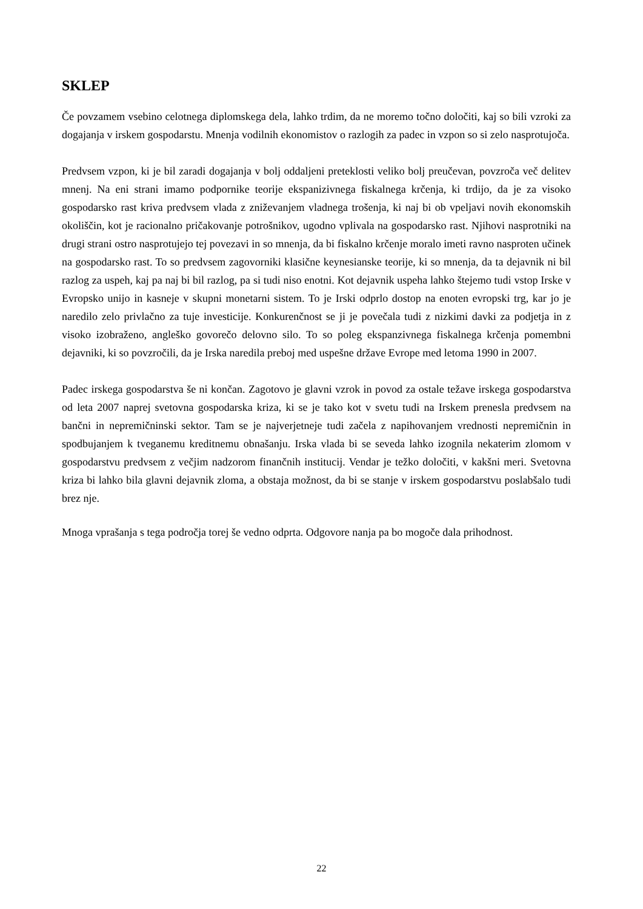SKLEP
Če povzamem vsebino celotnega diplomskega dela, lahko trdim, da ne moremo točno določiti, kaj so bili vzroki za dogajanja v irskem gospodarstu. Mnenja vodilnih ekonomistov o razlogih za padec in vzpon so si zelo nasprotujoča.
Predvsem vzpon, ki je bil zaradi dogajanja v bolj oddaljeni preteklosti veliko bolj preučevan, povzroča več delitev mnenj. Na eni strani imamo podpornike teorije ekspanizivnega fiskalnega krčenja, ki trdijo, da je za visoko gospodarsko rast kriva predvsem vlada z zniževanjem vladnega trošenja, ki naj bi ob vpeljavi novih ekonomskih okoliščin, kot je racionalno pričakovanje potrošnikov, ugodno vplivala na gospodarsko rast. Njihovi nasprotniki na drugi strani ostro nasprotujejo tej povezavi in so mnenja, da bi fiskalno krčenje moralo imeti ravno nasproten učinek na gospodarsko rast. To so predvsem zagovorniki klasične keynesianske teorije, ki so mnenja, da ta dejavnik ni bil razlog za uspeh, kaj pa naj bi bil razlog, pa si tudi niso enotni. Kot dejavnik uspeha lahko štejemo tudi vstop Irske v Evropsko unijo in kasneje v skupni monetarni sistem. To je Irski odprlo dostop na enoten evropski trg, kar jo je naredilo zelo privlačno za tuje investicije. Konkurenčnost se ji je povečala tudi z nizkimi davki za podjetja in z visoko izobraženo, angleško govorečo delovno silo. To so poleg ekspanzivnega fiskalnega krčenja pomembni dejavniki, ki so povzročili, da je Irska naredila preboj med uspešne države Evrope med letoma 1990 in 2007.
Padec irskega gospodarstva še ni končan. Zagotovo je glavni vzrok in povod za ostale težave irskega gospodarstva od leta 2007 naprej svetovna gospodarska kriza, ki se je tako kot v svetu tudi na Irskem prenesla predvsem na bančni in nepremičninski sektor. Tam se je najverjetneje tudi začela z napihovanjem vrednosti nepremičnin in spodbujanjem k tveganemu kreditnemu obnašanju. Irska vlada bi se seveda lahko izognila nekaterim zlomom v gospodarstvu predvsem z večjim nadzorom finančnih institucij. Vendar je težko določiti, v kakšni meri. Svetovna kriza bi lahko bila glavni dejavnik zloma, a obstaja možnost, da bi se stanje v irskem gospodarstvu poslabšalo tudi brez nje.
Mnoga vprašanja s tega področja torej še vedno odprta. Odgovore nanja pa bo mogoče dala prihodnost.
22